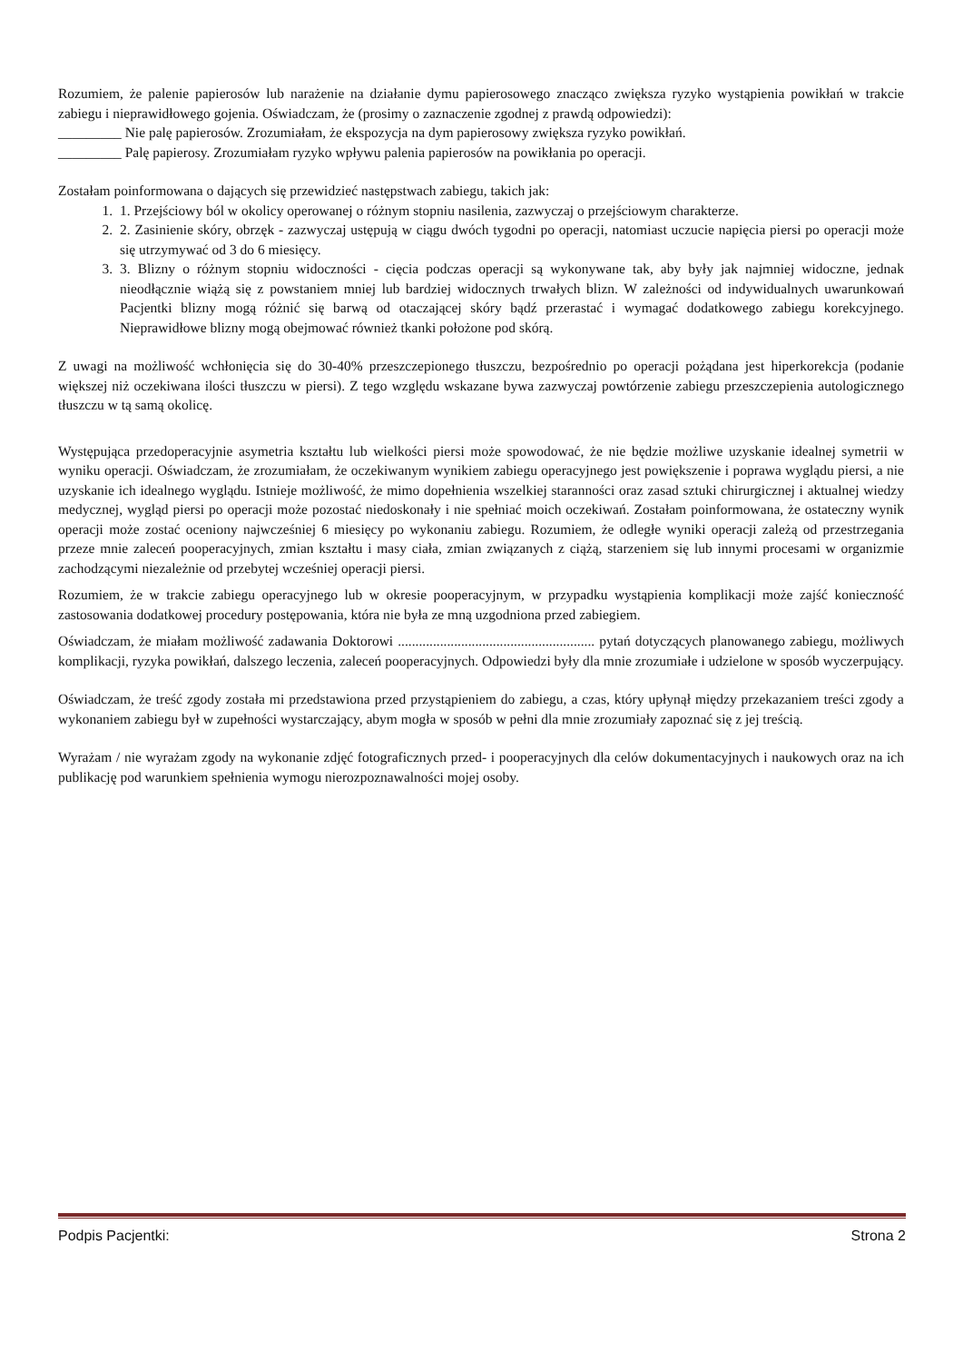Rozumiem, że palenie papierosów lub narażenie na działanie dymu papierosowego znacząco zwiększa ryzyko wystąpienia powikłań w trakcie zabiegu i nieprawidłowego gojenia. Oświadczam, że (prosimy o zaznaczenie zgodnej z prawdą odpowiedzi):
_________ Nie palę papierosów. Zrozumiałam, że ekspozycja na dym papierosowy zwiększa ryzyko powikłań.
_________ Palę papierosy. Zrozumiałam ryzyko wpływu palenia papierosów na powikłania po operacji.
Zostałam poinformowana o dających się przewidzieć następstwach zabiegu, takich jak:
1. 1. Przejściowy ból w okolicy operowanej o różnym stopniu nasilenia, zazwyczaj o przejściowym charakterze.
2. 2. Zasinienie skóry, obrzęk - zazwyczaj ustępują w ciągu dwóch tygodni po operacji, natomiast uczucie napięcia piersi po operacji może się utrzymywać od 3 do 6 miesięcy.
3. 3. Blizny o różnym stopniu widoczności - cięcia podczas operacji są wykonywane tak, aby były jak najmniej widoczne, jednak nieodłącznie wiążą się z powstaniem mniej lub bardziej widocznych trwałych blizn. W zależności od indywidualnych uwarunkowań Pacjentki blizny mogą różnić się barwą od otaczającej skóry bądź przerastać i wymagać dodatkowego zabiegu korekcyjnego. Nieprawidłowe blizny mogą obejmować również tkanki położone pod skórą.
Z uwagi na możliwość wchłonięcia się do 30-40% przeszczepionego tłuszczu, bezpośrednio po operacji pożądana jest hiperkorekcja (podanie większej niż oczekiwana ilości tłuszczu w piersi). Z tego względu wskazane bywa zazwyczaj powtórzenie zabiegu przeszczepienia autologicznego tłuszczu w tą samą okolicę.
Występująca przedoperacyjnie asymetria kształtu lub wielkości piersi może spowodować, że nie będzie możliwe uzyskanie idealnej symetrii w wyniku operacji. Oświadczam, że zrozumiałam, że oczekiwanym wynikiem zabiegu operacyjnego jest powiększenie i poprawa wyglądu piersi, a nie uzyskanie ich idealnego wyglądu. Istnieje możliwość, że mimo dopełnienia wszelkiej staranności oraz zasad sztuki chirurgicznej i aktualnej wiedzy medycznej, wygląd piersi po operacji może pozostać niedoskonały i nie spełniać moich oczekiwań. Zostałam poinformowana, że ostateczny wynik operacji może zostać oceniony najwcześniej 6 miesięcy po wykonaniu zabiegu. Rozumiem, że odległe wyniki operacji zależą od przestrzegania przeze mnie zaleceń pooperacyjnych, zmian kształtu i masy ciała, zmian związanych z ciążą, starzeniem się lub innymi procesami w organizmie zachodzącymi niezależnie od przebytej wcześniej operacji piersi.
Rozumiem, że w trakcie zabiegu operacyjnego lub w okresie pooperacyjnym, w przypadku wystąpienia komplikacji może zajść konieczność zastosowania dodatkowej procedury postępowania, która nie była ze mną uzgodniona przed zabiegiem.
Oświadczam, że miałam możliwość zadawania Doktorowi ........................................................ pytań dotyczących planowanego zabiegu, możliwych komplikacji, ryzyka powikłań, dalszego leczenia, zaleceń pooperacyjnych. Odpowiedzi były dla mnie zrozumiałe i udzielone w sposób wyczerpujący.
Oświadczam, że treść zgody została mi przedstawiona przed przystąpieniem do zabiegu, a czas, który upłynął między przekazaniem treści zgody a wykonaniem zabiegu był w zupełności wystarczający, abym mogła w sposób w pełni dla mnie zrozumiały zapoznać się z jej treścią.
Wyrażam / nie wyrażam zgody na wykonanie zdjęć fotograficznych przed- i pooperacyjnych dla celów dokumentacyjnych i naukowych oraz na ich publikację pod warunkiem spełnienia wymogu nierozpoznawalności mojej osoby.
Podpis Pacjentki: Strona 2